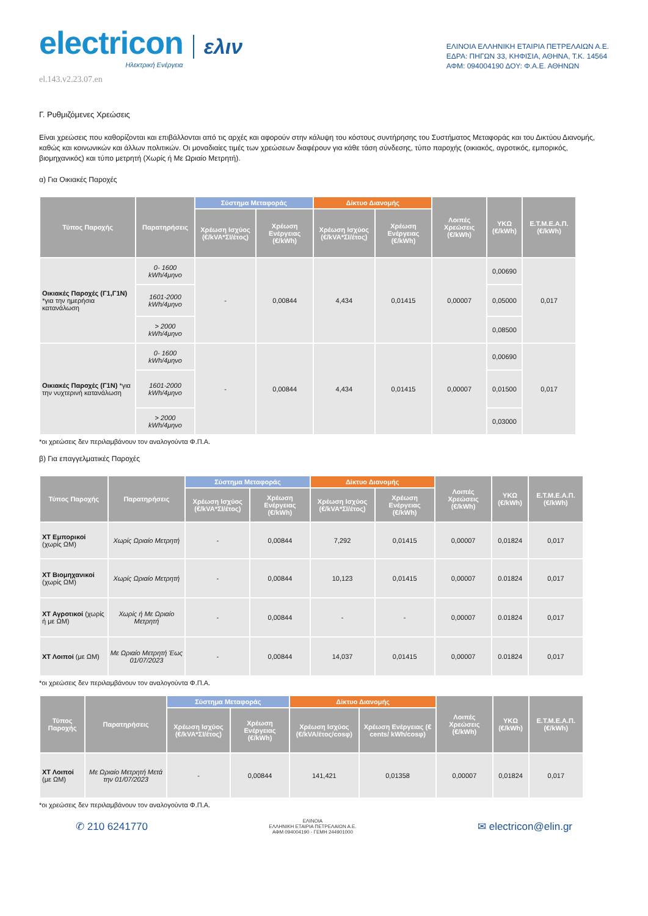electricon
Ηλεκτρική Ενέργεια
ελιν
ΕΛΙΝΟΙΑ ΕΛΛΗΝΙΚΗ ΕΤΑΙΡΙΑ ΠΕΤΡΕΛΑΙΩΝ Α.Ε.
ΕΔΡΑ: ΠΗΓΩΝ 33, ΚΗΦΙΣΙΑ, ΑΘΗΝΑ, Τ.Κ. 14564
ΑΦΜ: 094004190 ΔΟΥ: Φ.Α.Ε. ΑΘΗΝΩΝ
el.143.v2.23.07.en
Γ. Ρυθμιζόμενες Χρεώσεις
Είναι χρεώσεις που καθορίζονται και επιβάλλονται από τις αρχές και αφορούν στην κάλυψη του κόστους συντήρησης του Συστήματος Μεταφοράς και του Δικτύου Διανομής, καθώς και κοινωνικών και άλλων πολιτικών. Οι μοναδιαίες τιμές των χρεώσεων διαφέρουν για κάθε τάση σύνδεσης, τύπο παροχής (οικιακός, αγροτικός, εμπορικός, βιομηχανικός) και τύπο μετρητή (Χωρίς ή Με Ωριαίο Μετρητή).
α) Για Οικιακές Παροχές
| Τύπος Παροχής | Παρατηρήσεις | Σύστημα Μεταφοράς | | Δίκτυο Διανομής | | Λοιπές Χρεώσεις (€/kWh) | ΥΚΩ (€/kWh) | Ε.Τ.Μ.Ε.Α.Π. (€/kWh) |
| --- | --- | --- | --- | --- | --- | --- | --- | --- |
| | | Χρέωση Ισχύος (€/kVA*ΣΙ/έτος) | Χρέωση Ενέργειας (€/kWh) | Χρέωση Ισχύος (€/kVA*ΣΙ/έτος) | Χρέωση Ενέργειας (€/kWh) | | | |
| Οικιακές Παροχές (Γ1,Γ1Ν) *για την ημερήσια κατανάλωση | 0- 1600 kWh/4μηνο | - | 0,00844 | 4,434 | 0,01415 | 0,00007 | 0,00690 | 0,017 |
| | 1601-2000 kWh/4μηνο | | | | | | 0,05000 | |
| | > 2000 kWh/4μηνο | | | | | | 0,08500 | |
| Οικιακές Παροχές (Γ1Ν) *για την νυχτερινή κατανάλωση | 0- 1600 kWh/4μηνο | - | 0,00844 | 4,434 | 0,01415 | 0,00007 | 0,00690 | 0,017 |
| | 1601-2000 kWh/4μηνο | | | | | | 0,01500 | |
| | > 2000 kWh/4μηνο | | | | | | 0,03000 | |
*οι χρεώσεις δεν περιλαμβάνουν τον αναλογούντα Φ.Π.Α.
β) Για επαγγελματικές Παροχές
| Τύπος Παροχής | Παρατηρήσεις | Σύστημα Μεταφοράς | | Δίκτυο Διανομής | | Λοιπές Χρεώσεις (€/kWh) | ΥΚΩ (€/kWh) | Ε.Τ.Μ.Ε.Α.Π. (€/kWh) |
| --- | --- | --- | --- | --- | --- | --- | --- | --- |
| | | Χρέωση Ισχύος (€/kVA*ΣΙ/έτος) | Χρέωση Ενέργειας (€/kWh) | Χρέωση Ισχύος (€/kVA*ΣΙ/έτος) | Χρέωση Ενέργειας (€/kWh) | | | |
| ΧΤ Εμπορικοί (χωρίς ΩΜ) | Χωρίς Ωριαίο Μετρητή | - | 0,00844 | 7,292 | 0,01415 | 0,00007 | 0,01824 | 0,017 |
| ΧΤ Βιομηχανικοί (χωρίς ΩΜ) | Χωρίς Ωριαίο Μετρητή | - | 0,00844 | 10,123 | 0,01415 | 0,00007 | 0.01824 | 0,017 |
| ΧΤ Αγροτικοί (χωρίς ή με ΩΜ) | Χωρίς ή Με Ωριαίο Μετρητή | - | 0,00844 | - | - | 0,00007 | 0.01824 | 0,017 |
| ΧΤ Λοιποί (με ΩΜ) | Με Ωριαίο Μετρητή Έως 01/07/2023 | - | 0,00844 | 14,037 | 0,01415 | 0,00007 | 0.01824 | 0,017 |
*οι χρεώσεις δεν περιλαμβάνουν τον αναλογούντα Φ.Π.Α.
| Τύπος Παροχής | Παρατηρήσεις | Σύστημα Μεταφοράς | | Δίκτυο Διανομής | | Λοιπές Χρεώσεις (€/kWh) | ΥΚΩ (€/kWh) | Ε.Τ.Μ.Ε.Α.Π. (€/kWh) |
| --- | --- | --- | --- | --- | --- | --- | --- | --- |
| | | Χρέωση Ισχύος (€/kVA*ΣΙ/έτος) | Χρέωση Ενέργειας (€/kWh) | Χρέωση Ισχύος (€/kVA/έτος/cosφ) | Χρέωση Ενέργειας (€ cents/ kWh/cosφ) | | | |
| ΧΤ Λοιποί (με ΩΜ) | Με Ωριαίο Μετρητή Μετά την 01/07/2023 | - | 0,00844 | 141,421 | 0,01358 | 0,00007 | 0,01824 | 0,017 |
*οι χρεώσεις δεν περιλαμβάνουν τον αναλογούντα Φ.Π.Α.
✆ 210 6241770
ΕΛΙΝΟΙΑ
ΕΛΛΗΝΙΚΗ ΕΤΑΙΡΙΑ ΠΕΤΡΕΛΑΙΩΝ Α.Ε.
ΑΦΜ 094004190 - ΓΕΜΗ 244901000
✉ electricon@elin.gr